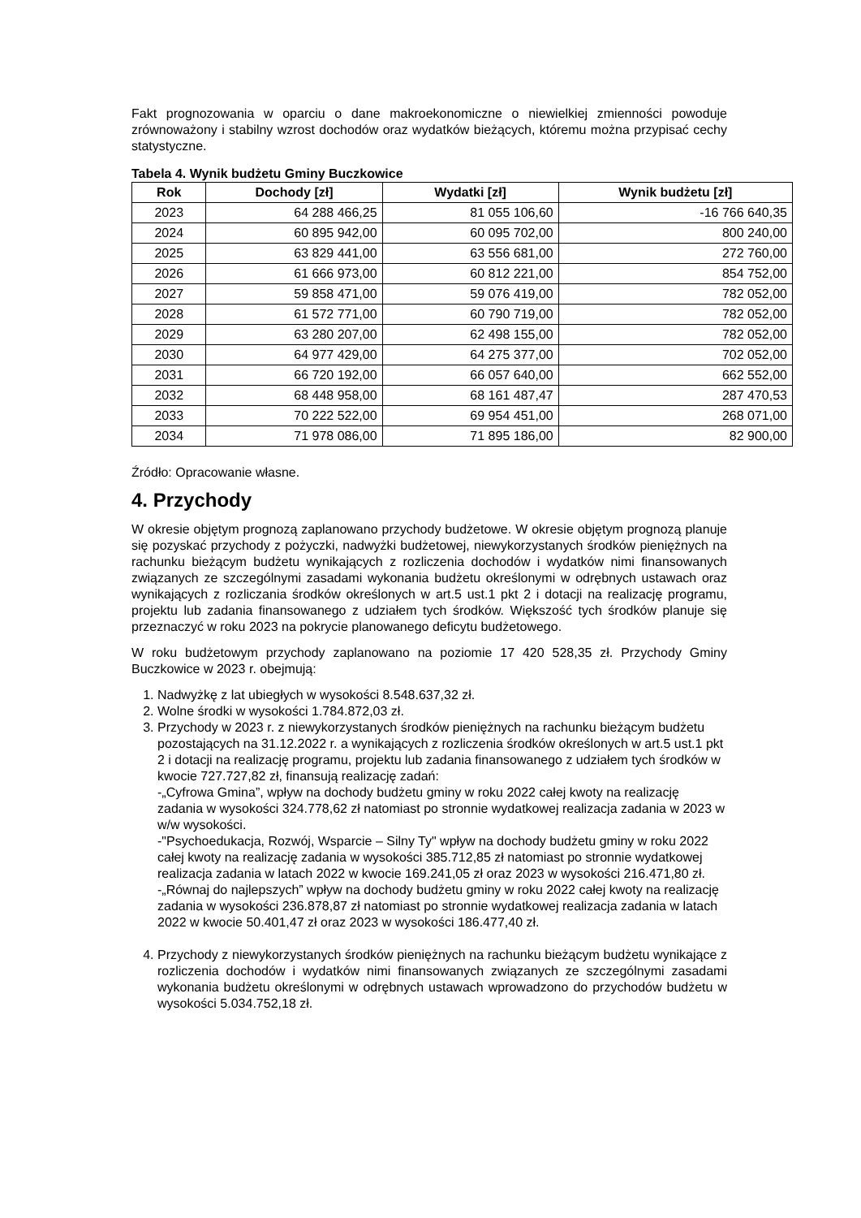Fakt prognozowania w oparciu o dane makroekonomiczne o niewielkiej zmienności powoduje zrównoważony i stabilny wzrost dochodów oraz wydatków bieżących, któremu można przypisać cechy statystyczne.
Tabela 4. Wynik budżetu Gminy Buczkowice
| Rok | Dochody [zł] | Wydatki [zł] | Wynik budżetu [zł] |
| --- | --- | --- | --- |
| 2023 | 64 288 466,25 | 81 055 106,60 | -16 766 640,35 |
| 2024 | 60 895 942,00 | 60 095 702,00 | 800 240,00 |
| 2025 | 63 829 441,00 | 63 556 681,00 | 272 760,00 |
| 2026 | 61 666 973,00 | 60 812 221,00 | 854 752,00 |
| 2027 | 59 858 471,00 | 59 076 419,00 | 782 052,00 |
| 2028 | 61 572 771,00 | 60 790 719,00 | 782 052,00 |
| 2029 | 63 280 207,00 | 62 498 155,00 | 782 052,00 |
| 2030 | 64 977 429,00 | 64 275 377,00 | 702 052,00 |
| 2031 | 66 720 192,00 | 66 057 640,00 | 662 552,00 |
| 2032 | 68 448 958,00 | 68 161 487,47 | 287 470,53 |
| 2033 | 70 222 522,00 | 69 954 451,00 | 268 071,00 |
| 2034 | 71 978 086,00 | 71 895 186,00 | 82 900,00 |
Źródło: Opracowanie własne.
4. Przychody
W okresie objętym prognozą zaplanowano przychody budżetowe. W okresie objętym prognozą planuje się pozyskać przychody z pożyczki, nadwyżki budżetowej, niewykorzystanych środków pieniężnych na rachunku bieżącym budżetu wynikających z rozliczenia dochodów i wydatków nimi finansowanych związanych ze szczególnymi zasadami wykonania budżetu określonymi w odrębnych ustawach oraz wynikających z rozliczania środków określonych w art.5 ust.1 pkt 2 i dotacji na realizację programu, projektu lub zadania finansowanego z udziałem tych środków. Większość tych środków planuje się przeznaczyć w roku 2023 na pokrycie planowanego deficytu budżetowego.
W roku budżetowym przychody zaplanowano na poziomie 17 420 528,35 zł. Przychody Gminy Buczkowice w 2023 r. obejmują:
1. Nadwyżkę z lat ubiegłych w wysokości 8.548.637,32 zł.
2. Wolne środki w wysokości 1.784.872,03 zł.
3. Przychody w 2023 r. z niewykorzystanych środków pieniężnych na rachunku bieżącym budżetu pozostających na 31.12.2022 r. a wynikających z rozliczenia środków określonych w art.5 ust.1 pkt 2 i dotacji na realizację programu, projektu lub zadania finansowanego z udziałem tych środków w kwocie 727.727,82 zł, finansują realizację zadań:
-„Cyfrowa Gmina”, wpływ na dochody budżetu gminy w roku 2022 całej kwoty na realizację zadania w wysokości 324.778,62 zł natomiast po stronnie wydatkowej realizacja zadania w 2023 w w/w wysokości.
-"Psychoedukacja, Rozwój, Wsparcie – Silny Ty" wpływ na dochody budżetu gminy w roku 2022 całej kwoty na realizację zadania w wysokości 385.712,85 zł natomiast po stronnie wydatkowej realizacja zadania w latach 2022 w kwocie 169.241,05 zł oraz 2023 w wysokości 216.471,80 zł.
-„Równaj do najlepszych” wpływ na dochody budżetu gminy w roku 2022 całej kwoty na realizację zadania w wysokości 236.878,87 zł natomiast po stronnie wydatkowej realizacja zadania w latach 2022 w kwocie 50.401,47 zł oraz 2023 w wysokości 186.477,40 zł.
4. Przychody z niewykorzystanych środków pieniężnych na rachunku bieżącym budżetu wynikające z rozliczenia dochodów i wydatków nimi finansowanych związanych ze szczególnymi zasadami wykonania budżetu określonymi w odrębnych ustawach wprowadzono do przychodów budżetu w wysokości 5.034.752,18 zł.